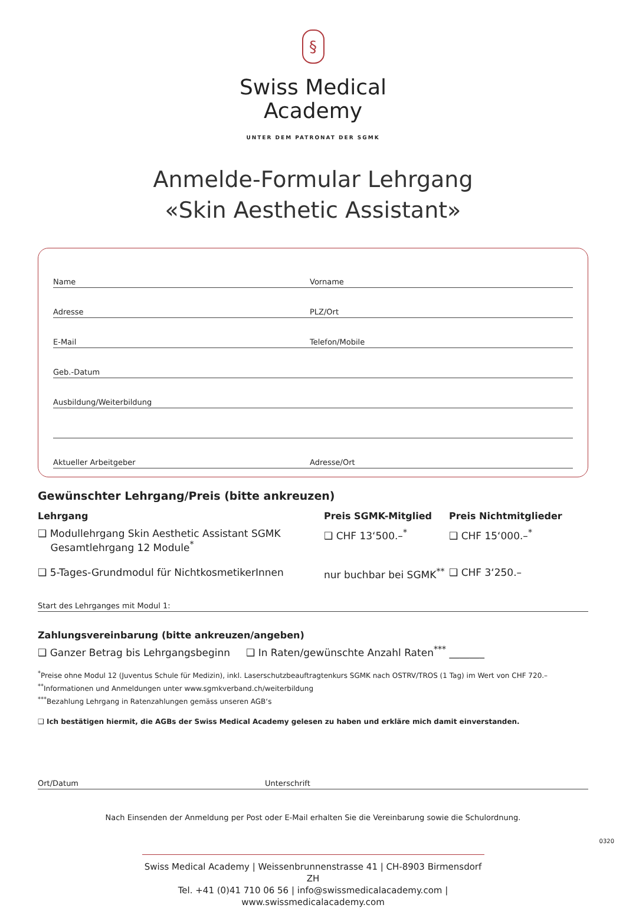§
Swiss Medical
Academy
UNTER DEM PATRONAT DER SGMK
Anmelde-Formular Lehrgang
«Skin Aesthetic Assistant»
Name Vorname
Adresse PLZ/Ort
E-Mail Telefon/Mobile
Geb.-Datum
Ausbildung/Weiterbildung
Aktueller Arbeitgeber Adresse/Ort
Gewünschter Lehrgang/Preis (bitte ankreuzen)
| Lehrgang | Preis SGMK-Mitglied | Preis Nichtmitglieder |
| --- | --- | --- |
| ❑ Modullehrgang Skin Aesthetic Assistant SGMK Gesamtlehrgang 12 Module<sup>*</sup> | ❑ CHF 13‘500.–<sup>*</sup> | ❑ CHF 15‘000.–<sup>*</sup> |
| ❑ 5-Tages-Grundmodul für NichtkosmetikerInnen | nur buchbar bei SGMK<sup>**</sup> | ❑ CHF 3‘250.– |
Start des Lehrganges mit Modul 1:
Zahlungsvereinbarung (bitte ankreuzen/angeben)
❑ Ganzer Betrag bis Lehrgangsbeginn ❑ In Raten/gewünschte Anzahl Raten<sup>***</sup> _______
<sup>*</sup> Preise ohne Modul 12 (Juventus Schule für Medizin), inkl. Laserschutzbeauftragtenkurs SGMK nach OSTRV/TROS (1 Tag) im Wert von CHF 720.–
<sup>**</sup> Informationen und Anmeldungen unter www.sgmkverband.ch/weiterbildung
<sup>***</sup> Bezahlung Lehrgang in Ratenzahlungen gemäss unseren AGB‘s
❑ Ich bestätigen hiermit, die AGBs der Swiss Medical Academy gelesen zu haben und erkläre mich damit einverstanden.
Ort/Datum Unterschrift
Nach Einsenden der Anmeldung per Post oder E-Mail erhalten Sie die Vereinbarung sowie die Schulordnung.
Swiss Medical Academy | Weissenbrunnenstrasse 41 | CH-8903 Birmensdorf ZH
Tel. +41 (0)41 710 06 56 | info@swissmedicalacademy.com | www.swissmedicalacademy.com
0320